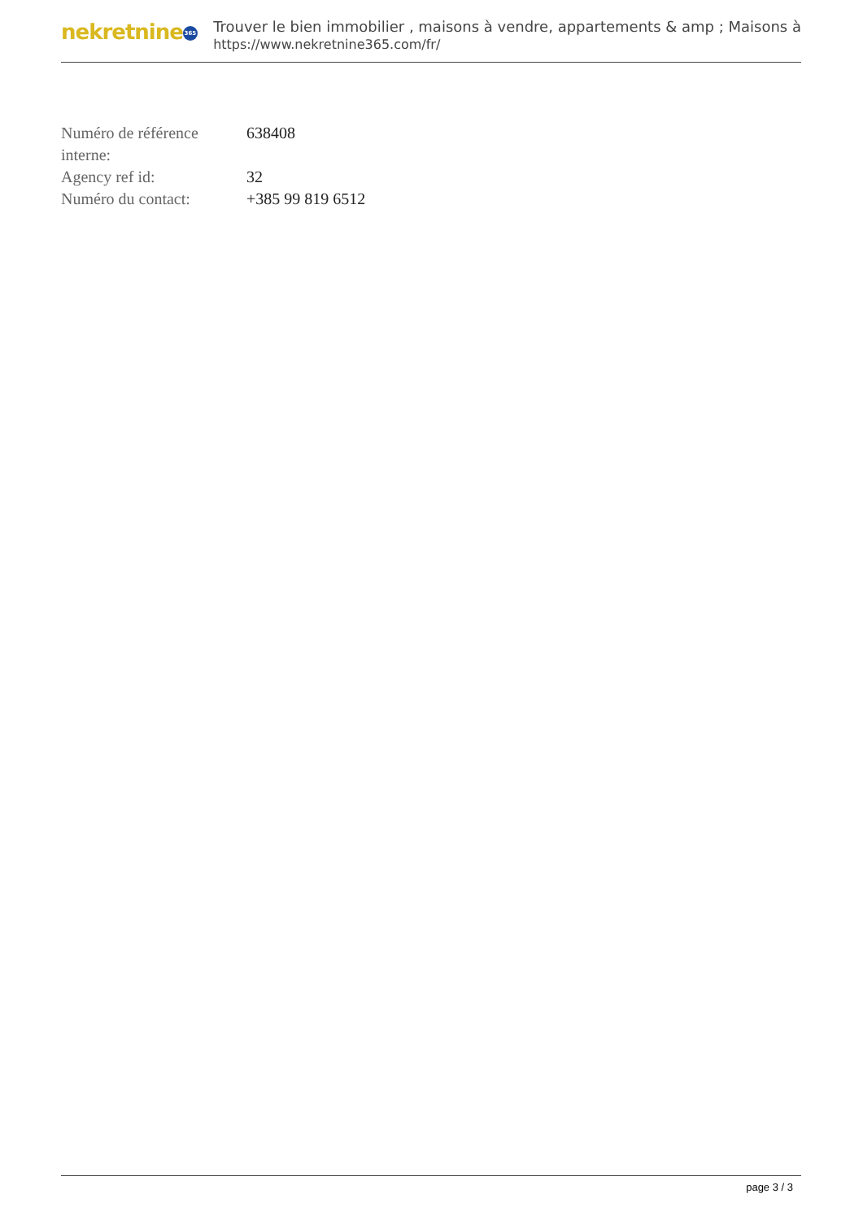nekretnine 365
Trouver le bien immobilier , maisons à vendre, appartements & amp ; Maisons à
https://www.nekretnine365.com/fr/
| Numéro de référence interne: | 638408 |
| Agency ref id: | 32 |
| Numéro du contact: | +385 99 819 6512 |
page 3 / 3